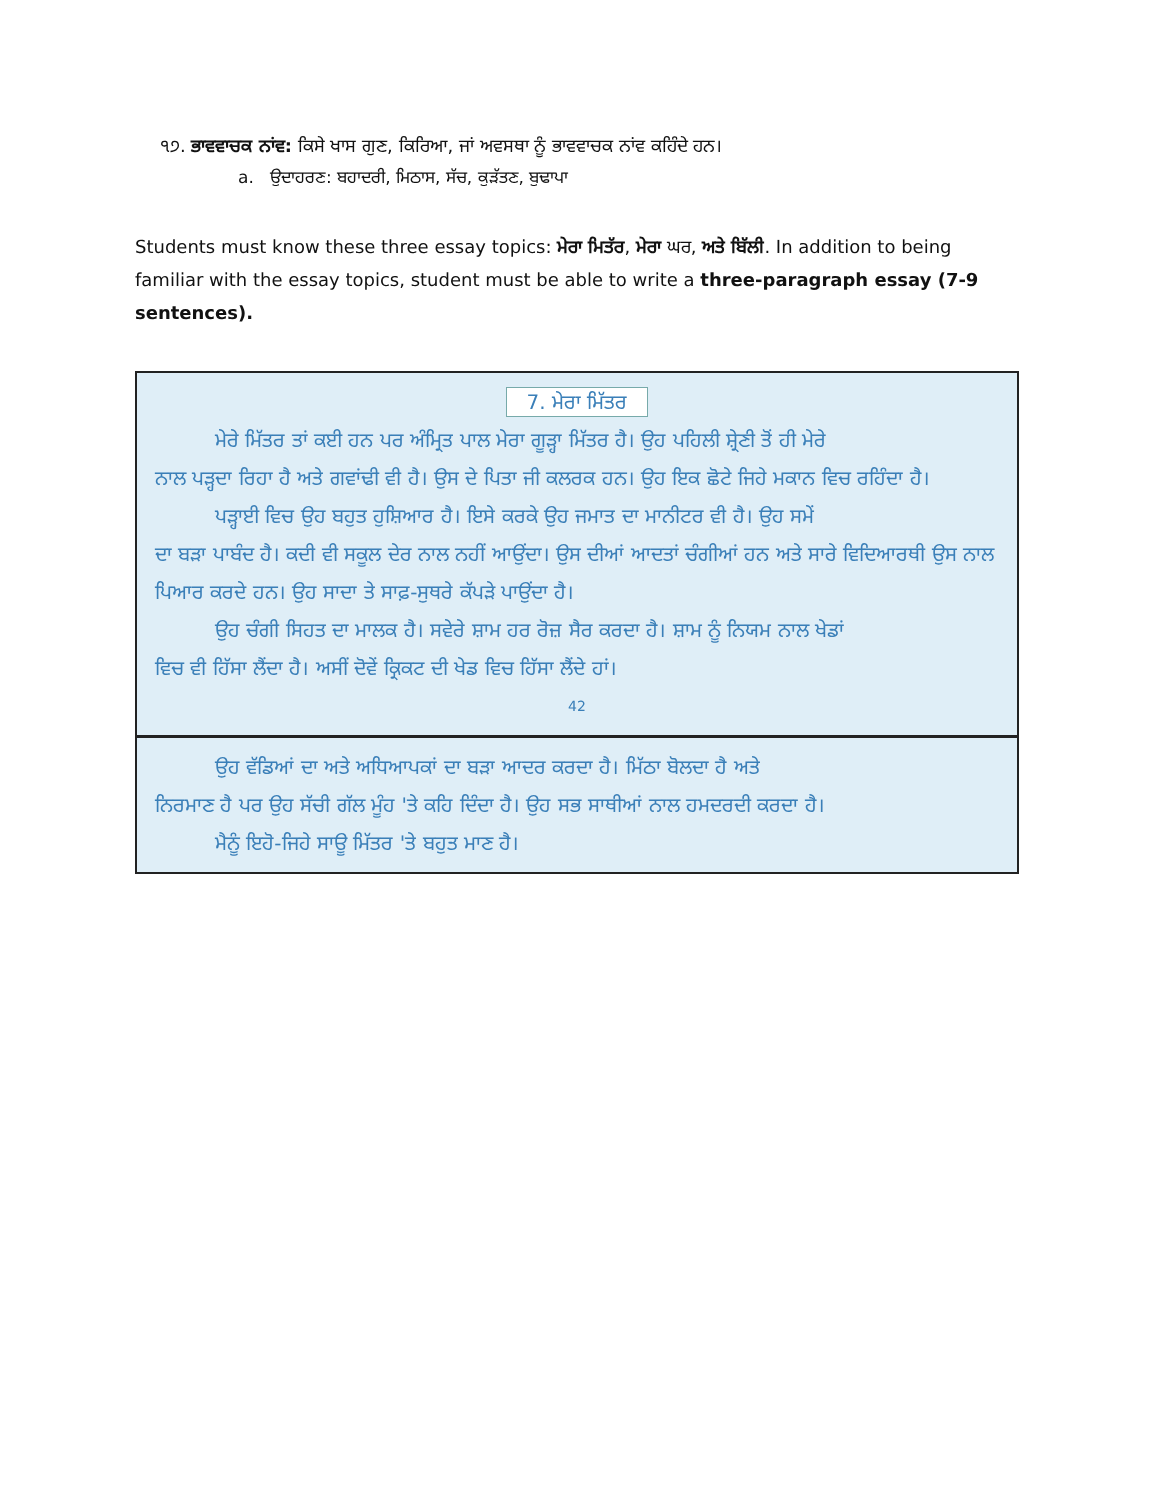੧੭. ਭਾਵਵਾਚਕ ਨਾਂਵ: ਕਿਸੇ ਖਾਸ ਗੁਣ, ਕਿਰਿਆ, ਜਾਂ ਅਵਸਥਾ ਨੂੰ ਭਾਵਵਾਚਕ ਨਾਂਵ ਕਹਿੰਦੇ ਹਨ।
a. ਉਦਾਹਰਣ: ਬਹਾਦਰੀ, ਮਿਠਾਸ, ਸੱਚ, ਕੁੜੱਤਣ, ਬੁਢਾਪਾ
Students must know these three essay topics: ਮੇਰਾ ਮਿਤੱਰ, ਮੇਰਾ ਘਰ, ਅਤੇ ਬਿੱਲੀ. In addition to being familiar with the essay topics, student must be able to write a three-paragraph essay (7-9 sentences).
7. ਮੇਰਾ ਮਿੱਤਰ
ਮੇਰੇ ਮਿੱਤਰ ਤਾਂ ਕਈ ਹਨ ਪਰ ਅੰਮ੍ਰਿਤ ਪਾਲ ਮੇਰਾ ਗੂੜ੍ਹਾ ਮਿੱਤਰ ਹੈ। ਉਹ ਪਹਿਲੀ ਸ਼੍ਰੇਣੀ ਤੋਂ ਹੀ ਮੇਰੇ
ਨਾਲ ਪੜ੍ਹਦਾ ਰਿਹਾ ਹੈ ਅਤੇ ਗਵਾਂਢੀ ਵੀ ਹੈ। ਉਸ ਦੇ ਪਿਤਾ ਜੀ ਕਲਰਕ ਹਨ। ਉਹ ਇਕ ਛੋਟੇ ਜਿਹੇ ਮਕਾਨ ਵਿਚ ਰਹਿੰਦਾ ਹੈ।
ਪੜ੍ਹਾਈ ਵਿਚ ਉਹ ਬਹੁਤ ਹੁਸ਼ਿਆਰ ਹੈ। ਇਸੇ ਕਰਕੇ ਉਹ ਜਮਾਤ ਦਾ ਮਾਨੀਟਰ ਵੀ ਹੈ। ਉਹ ਸਮੇਂ
ਦਾ ਬੜਾ ਪਾਬੰਦ ਹੈ। ਕਦੀ ਵੀ ਸਕੂਲ ਦੇਰ ਨਾਲ ਨਹੀਂ ਆਉਂਦਾ। ਉਸ ਦੀਆਂ ਆਦਤਾਂ ਚੰਗੀਆਂ ਹਨ ਅਤੇ ਸਾਰੇ ਵਿਦਿਆਰਥੀ ਉਸ ਨਾਲ ਪਿਆਰ ਕਰਦੇ ਹਨ। ਉਹ ਸਾਦਾ ਤੇ ਸਾਫ਼-ਸੁਥਰੇ ਕੱਪੜੇ ਪਾਉਂਦਾ ਹੈ।
ਉਹ ਚੰਗੀ ਸਿਹਤ ਦਾ ਮਾਲਕ ਹੈ। ਸਵੇਰੇ ਸ਼ਾਮ ਹਰ ਰੋਜ਼ ਸੈਰ ਕਰਦਾ ਹੈ। ਸ਼ਾਮ ਨੂੰ ਨਿਯਮ ਨਾਲ ਖੇਡਾਂ
ਵਿਚ ਵੀ ਹਿੱਸਾ ਲੈਂਦਾ ਹੈ। ਅਸੀਂ ਦੋਵੇਂ ਕ੍ਰਿਕਟ ਦੀ ਖੇਡ ਵਿਚ ਹਿੱਸਾ ਲੈਂਦੇ ਹਾਂ।
42
ਉਹ ਵੱਡਿਆਂ ਦਾ ਅਤੇ ਅਧਿਆਪਕਾਂ ਦਾ ਬੜਾ ਆਦਰ ਕਰਦਾ ਹੈ। ਮਿੱਠਾ ਬੋਲਦਾ ਹੈ ਅਤੇ
ਨਿਰਮਾਣ ਹੈ ਪਰ ਉਹ ਸੱਚੀ ਗੱਲ ਮੂੰਹ 'ਤੇ ਕਹਿ ਦਿੰਦਾ ਹੈ। ਉਹ ਸਭ ਸਾਥੀਆਂ ਨਾਲ ਹਮਦਰਦੀ ਕਰਦਾ ਹੈ।
ਮੈਨੂੰ ਇਹੋ-ਜਿਹੇ ਸਾਊ ਮਿੱਤਰ 'ਤੇ ਬਹੁਤ ਮਾਣ ਹੈ।